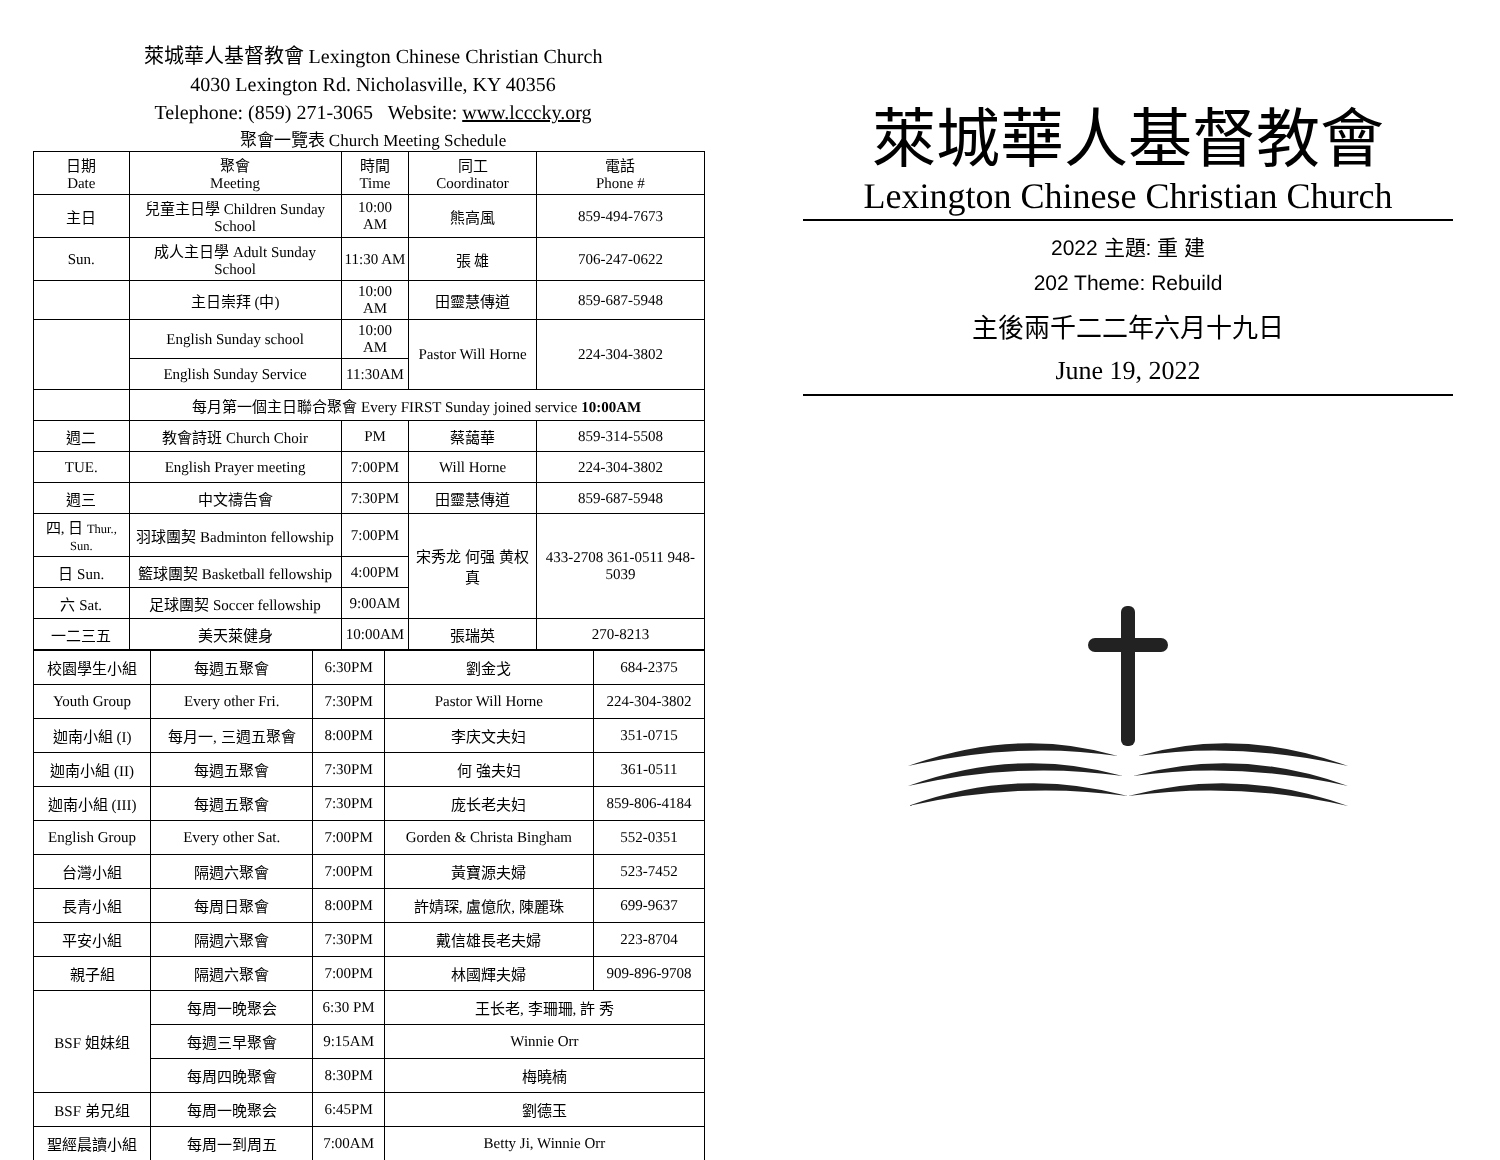萊城華人基督教會 Lexington Chinese Christian Church
4030 Lexington Rd. Nicholasville, KY 40356
Telephone: (859) 271-3065 Website: www.lcccky.org
聚會一覽表 Church Meeting Schedule
| 日期 Date | 聚會 Meeting | 時間 Time | 同工 Coordinator | 電話 Phone # |
| 主日 | 兒童主日學 Children Sunday School | 10:00 AM | 熊高風 | 859-494-7673 |
| Sun. | 成人主日學 Adult Sunday School | 11:30 AM | 張 雄 | 706-247-0622 |
| | 主日崇拜 (中) | 10:00 AM | 田靈慧傳道 | 859-687-5948 |
| | English Sunday school | 10:00 AM | Pastor Will Horne | 224-304-3802 |
| | English Sunday Service | 11:30AM | | |
| | 每月第一個主日聯合聚會 Every FIRST Sunday joined service 10:00AM | | | |
| 週二 | 教會詩班 Church Choir | PM | 蔡藹華 | 859-314-5508 |
| TUE. | English Prayer meeting | 7:00PM | Will Horne | 224-304-3802 |
| 週三 | 中文禱告會 | 7:30PM | 田靈慧傳道 | 859-687-5948 |
| 四, 日 Thur., Sun. | 羽球團契 Badminton fellowship | 7:00PM | 宋秀龙 何强 黄权真 | 433-2708 361-0511 948-5039 |
| 日 Sun. | 籃球團契 Basketball fellowship | 4:00PM | | |
| 六 Sat. | 足球團契 Soccer fellowship | 9:00AM | | |
| 一二三五 | 美天萊健身 | 10:00AM | 張瑞英 | 270-8213 |
| 校園學生小組 | 每週五聚會 | 6:30PM | 劉金戈 | 684-2375 |
| Youth Group | Every other Fri. | 7:30PM | Pastor Will Horne | 224-304-3802 |
| 迦南小組 (I) | 每月一, 三週五聚會 | 8:00PM | 李庆文夫妇 | 351-0715 |
| 迦南小組 (II) | 每週五聚會 | 7:30PM | 何 強夫妇 | 361-0511 |
| 迦南小組 (III) | 每週五聚會 | 7:30PM | 庞长老夫妇 | 859-806-4184 |
| English Group | Every other Sat. | 7:00PM | Gorden & Christa Bingham | 552-0351 |
| 台灣小組 | 隔週六聚會 | 7:00PM | 黃寶源夫婦 | 523-7452 |
| 長青小組 | 每周日聚會 | 8:00PM | 許婧琛, 盧億欣, 陳麗珠 | 699-9637 |
| 平安小組 | 隔週六聚會 | 7:30PM | 戴信雄長老夫婦 | 223-8704 |
| 親子組 | 隔週六聚會 | 7:00PM | 林國輝夫婦 | 909-896-9708 |
| BSF 姐妹组 | 每周一晚聚会 | 6:30 PM | 王长老, 李珊珊, 許 秀 | |
| | 每週三早聚會 | 9:15AM | Winnie Orr | |
| | 每周四晚聚會 | 8:30PM | 梅曉楠 | |
| BSF 弟兄组 | 每周一晚聚会 | 6:45PM | 劉德玉 | |
| 聖經晨讀小組 | 每周一到周五 | 7:00AM | Betty Ji, Winnie Orr | |
萊城華人基督教會
Lexington Chinese Christian Church
2022 主題: 重 建
202 Theme: Rebuild
主後兩千二二年六月十九日
June 19, 2022